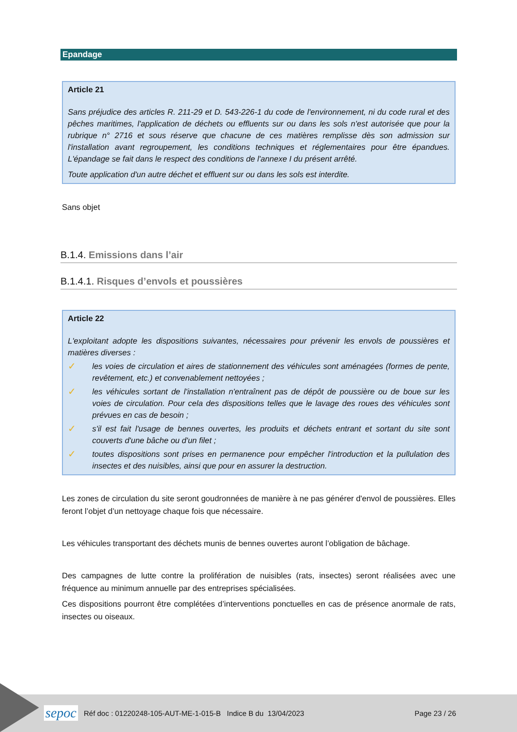Epandage
Article 21
Sans préjudice des articles R. 211-29 et D. 543-226-1 du code de l'environnement, ni du code rural et des pêches maritimes, l'application de déchets ou effluents sur ou dans les sols n'est autorisée que pour la rubrique n° 2716 et sous réserve que chacune de ces matières remplisse dès son admission sur l'installation avant regroupement, les conditions techniques et réglementaires pour être épandues. L'épandage se fait dans le respect des conditions de l'annexe I du présent arrêté.
Toute application d'un autre déchet et effluent sur ou dans les sols est interdite.
Sans objet
B.1.4. Emissions dans l’air
B.1.4.1. Risques d’envols et poussières
Article 22
L'exploitant adopte les dispositions suivantes, nécessaires pour prévenir les envols de poussières et matières diverses :
✓ les voies de circulation et aires de stationnement des véhicules sont aménagées (formes de pente, revêtement, etc.) et convenablement nettoyées ;
✓ les véhicules sortant de l'installation n'entraînent pas de dépôt de poussière ou de boue sur les voies de circulation. Pour cela des dispositions telles que le lavage des roues des véhicules sont prévues en cas de besoin ;
✓ s'il est fait l'usage de bennes ouvertes, les produits et déchets entrant et sortant du site sont couverts d'une bâche ou d'un filet ;
✓ toutes dispositions sont prises en permanence pour empêcher l'introduction et la pullulation des insectes et des nuisibles, ainsi que pour en assurer la destruction.
Les zones de circulation du site seront goudronnées de manière à ne pas générer d'envol de poussières. Elles feront l’objet d’un nettoyage chaque fois que nécessaire.
Les véhicules transportant des déchets munis de bennes ouvertes auront l’obligation de bâchage.
Des campagnes de lutte contre la prolifération de nuisibles (rats, insectes) seront réalisées avec une fréquence au minimum annuelle par des entreprises spécialisées.
Ces dispositions pourront être complétées d’interventions ponctuelles en cas de présence anormale de rats, insectes ou oiseaux.
sepoc Réf doc : 01220248-105-AUT-ME-1-015-B Indice B du 13/04/2023 Page 23 / 26